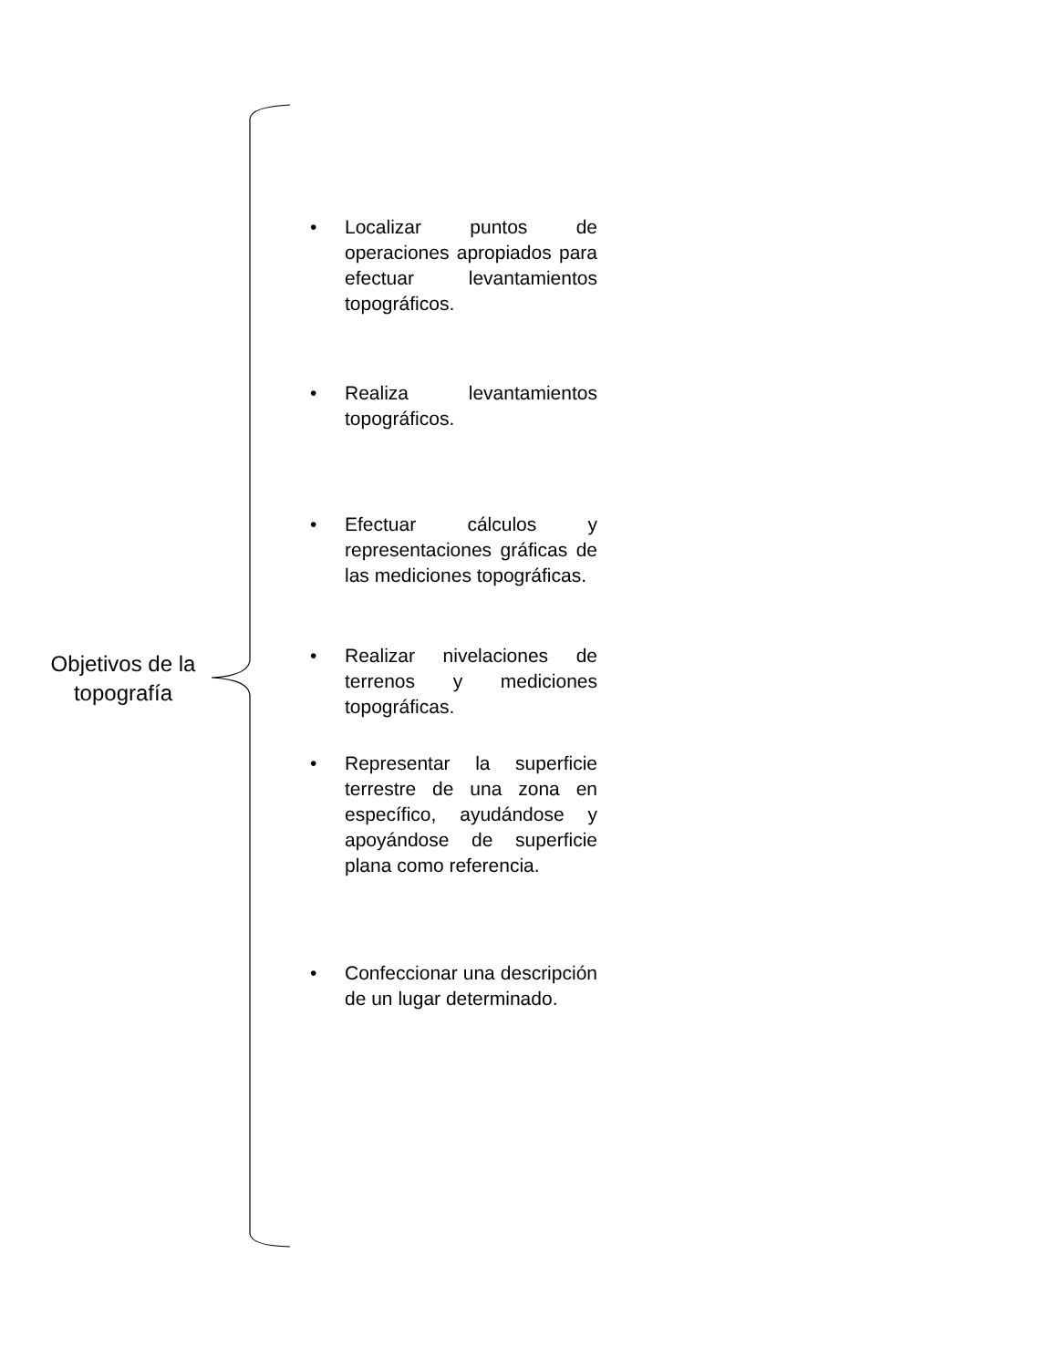Objetivos de la topografía
• Localizar puntos de operaciones apropiados para efectuar levantamientos topográficos.
• Realiza levantamientos topográficos.
• Efectuar cálculos y representaciones gráficas de las mediciones topográficas.
• Realizar nivelaciones de terrenos y mediciones topográficas.
• Representar la superficie terrestre de una zona en específico, ayudándose y apoyándose de superficie plana como referencia.
• Confeccionar una descripción de un lugar determinado.